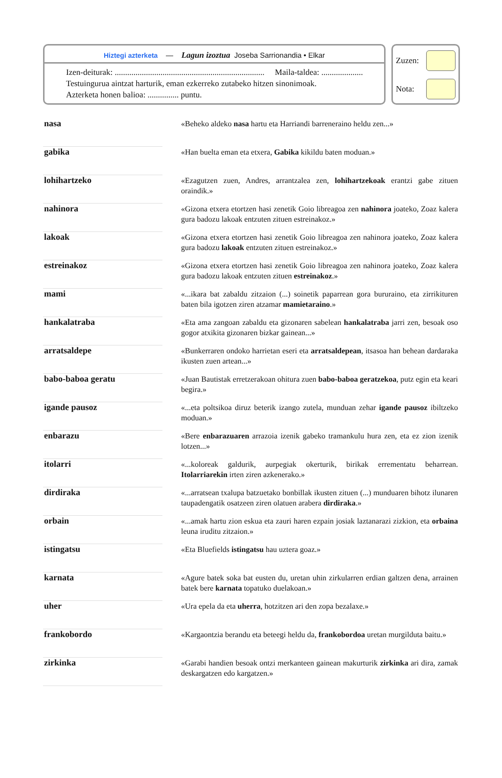Hiztegi azterketa — Lagun izoztua Joseba Sarrionandia • Elkar
Izen-deiturak: ........................................................................ Maila-taldea: ....................
Testuingurua aintzat harturik, eman ezkerreko zutabeko hitzen sinonimoak.
Azterketa honen balioa: ............... puntu.
Zuzen:
Nota:
| nasa | | «Beheko aldeko nasa hartu eta Harriandi barreneraino heldu zen...» |
| gabika | | «Han buelta eman eta etxera, Gabika kikildu baten moduan.» |
| lohihartzeko | | «Ezagutzen zuen, Andres, arrantzalea zen, lohihartzekoak erantzi gabe zituen oraindik.» |
| nahinora | | «Gizona etxera etortzen hasi zenetik Goio libreagoa zen nahinora joateko, Zoaz kalera gura badozu lakoak entzuten zituen estreinakoz.» |
| lakoak | | «Gizona etxera etortzen hasi zenetik Goio libreagoa zen nahinora joateko, Zoaz kalera gura badozu lakoak entzuten zituen estreinakoz.» |
| estreinakoz | | «Gizona etxera etortzen hasi zenetik Goio libreagoa zen nahinora joateko, Zoaz kalera gura badozu lakoak entzuten zituen estreinakoz .» |
| mami | | «...ikara bat zabaldu zitzaion (...) soinetik paparrean gora bururaino, eta zirrikituren baten bila igotzen ziren atzamar mamietaraino .» |
| hankalatraba | | «Eta ama zangoan zabaldu eta gizonaren sabelean hankalatraba jarri zen, besoak oso gogor atxikita gizonaren bizkar gainean...» |
| arratsaldepe | | «Bunkerraren ondoko harrietan eseri eta arratsaldepean , itsasoa han behean dardaraka ikusten zuen artean...» |
| babo-baboa geratu | | «Juan Bautistak erretzerakoan ohitura zuen babo-baboa geratzekoa , putz egin eta keari begira.» |
| igande pausoz | | «...eta poltsikoa diruz beterik izango zutela, munduan zehar igande pausoz ibiltzeko moduan.» |
| enbarazu | | «Bere enbarazuaren arrazoia izenik gabeko tramankulu hura zen, eta ez zion izenik lotzen...» |
| itolarri | | «...koloreak galdurik, aurpegiak okerturik, birikak errementatu beharrean. Itolarriarekin irten ziren azkenerako.» |
| dirdiraka | | «...arratsean txalupa batzuetako bonbillak ikusten zituen (...) munduaren bihotz ilunaren taupadengatik osatzeen ziren olatuen arabera dirdiraka .» |
| orbain | | «...amak hartu zion eskua eta zauri haren ezpain josiak laztanarazi zizkion, eta orbaina leuna iruditu zitzaion.» |
| istingatsu | | «Eta Bluefields istingatsu hau uztera goaz.» |
| karnata | | «Agure batek soka bat eusten du, uretan uhin zirkularren erdian galtzen dena, arrainen batek bere karnata topatuko duelakoan.» |
| uher | | «Ura epela da eta uherra , hotzitzen ari den zopa bezalaxe.» |
| frankobordo | | «Kargaontzia berandu eta beteegi heldu da, frankobordoa uretan murgilduta baitu.» |
| zirkinka | | «Garabi handien besoak ontzi merkanteen gainean makurturik zirkinka ari dira, zamak deskargatzen edo kargatzen.» |